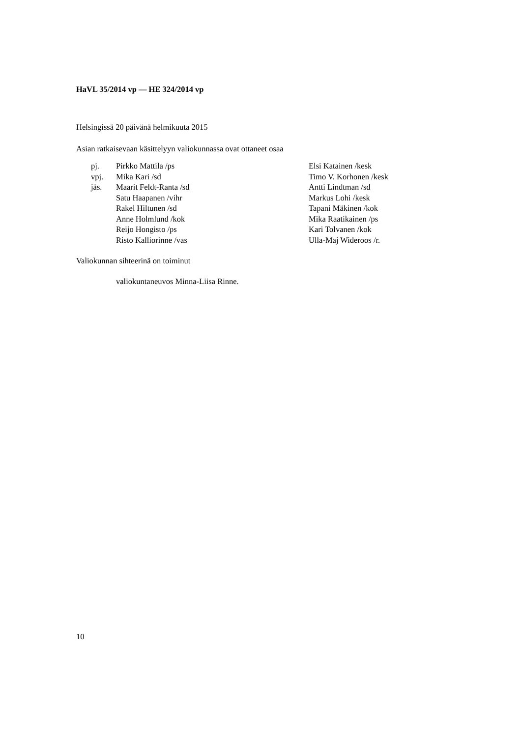HaVL 35/2014 vp — HE 324/2014 vp
Helsingissä 20 päivänä helmikuuta 2015
Asian ratkaisevaan käsittelyyn valiokunnassa ovat ottaneet osaa
| pj. | Pirkko Mattila /ps | Elsi Katainen /kesk |
| vpj. | Mika Kari /sd | Timo V. Korhonen /kesk |
| jäs. | Maarit Feldt-Ranta /sd | Antti Lindtman /sd |
| | Satu Haapanen /vihr | Markus Lohi /kesk |
| | Rakel Hiltunen /sd | Tapani Mäkinen /kok |
| | Anne Holmlund /kok | Mika Raatikainen /ps |
| | Reijo Hongisto /ps | Kari Tolvanen /kok |
| | Risto Kalliorinne /vas | Ulla-Maj Wideroos /r. |
Valiokunnan sihteerinä on toiminut
valiokuntaneuvos Minna-Liisa Rinne.
10